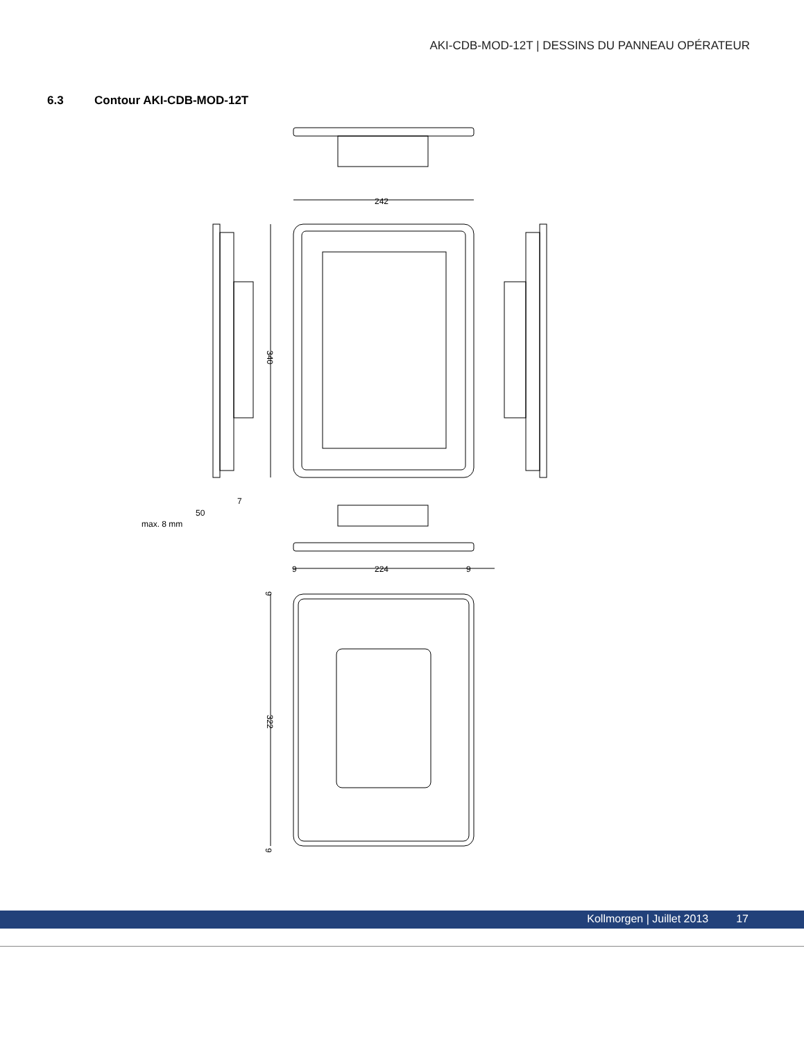AKI-CDB-MOD-12T | DESSINS DU PANNEAU OPÉRATEUR
6.3 Contour AKI-CDB-MOD-12T
242
340
7
50
max. 8 mm
9
224
9
322
9
9
Kollmorgen | Juillet 2013 17